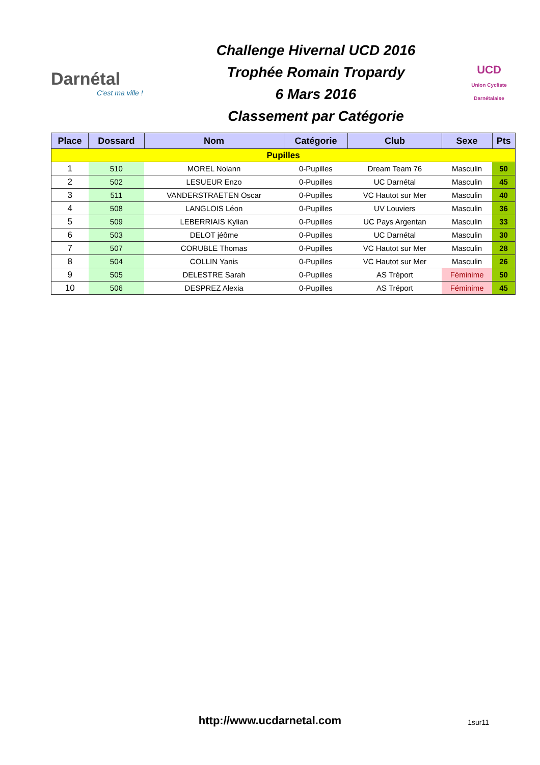Darnétal
C'est ma ville !
Challenge Hivernal UCD 2016
Trophée Romain Tropardy
6 Mars 2016
Classement par Catégorie
UCD
Union Cycliste Darnétalaise
| Place | Dossard | Nom | Catégorie | Club | Sexe | Pts |
| --- | --- | --- | --- | --- | --- | --- |
| Pupilles | | | | | | |
| 1 | 510 | MOREL Nolann | 0-Pupilles | Dream Team 76 | Masculin | 50 |
| 2 | 502 | LESUEUR Enzo | 0-Pupilles | UC Darnétal | Masculin | 45 |
| 3 | 511 | VANDERSTRAETEN Oscar | 0-Pupilles | VC Hautot sur Mer | Masculin | 40 |
| 4 | 508 | LANGLOIS Léon | 0-Pupilles | UV Louviers | Masculin | 36 |
| 5 | 509 | LEBERRIAIS Kylian | 0-Pupilles | UC Pays Argentan | Masculin | 33 |
| 6 | 503 | DELOT jéôme | 0-Pupilles | UC Darnétal | Masculin | 30 |
| 7 | 507 | CORUBLE Thomas | 0-Pupilles | VC Hautot sur Mer | Masculin | 28 |
| 8 | 504 | COLLIN Yanis | 0-Pupilles | VC Hautot sur Mer | Masculin | 26 |
| 9 | 505 | DELESTRE Sarah | 0-Pupilles | AS Tréport | Féminime | 50 |
| 10 | 506 | DESPREZ Alexia | 0-Pupilles | AS Tréport | Féminime | 45 |
http://www.ucdarnetal.com
1sur11